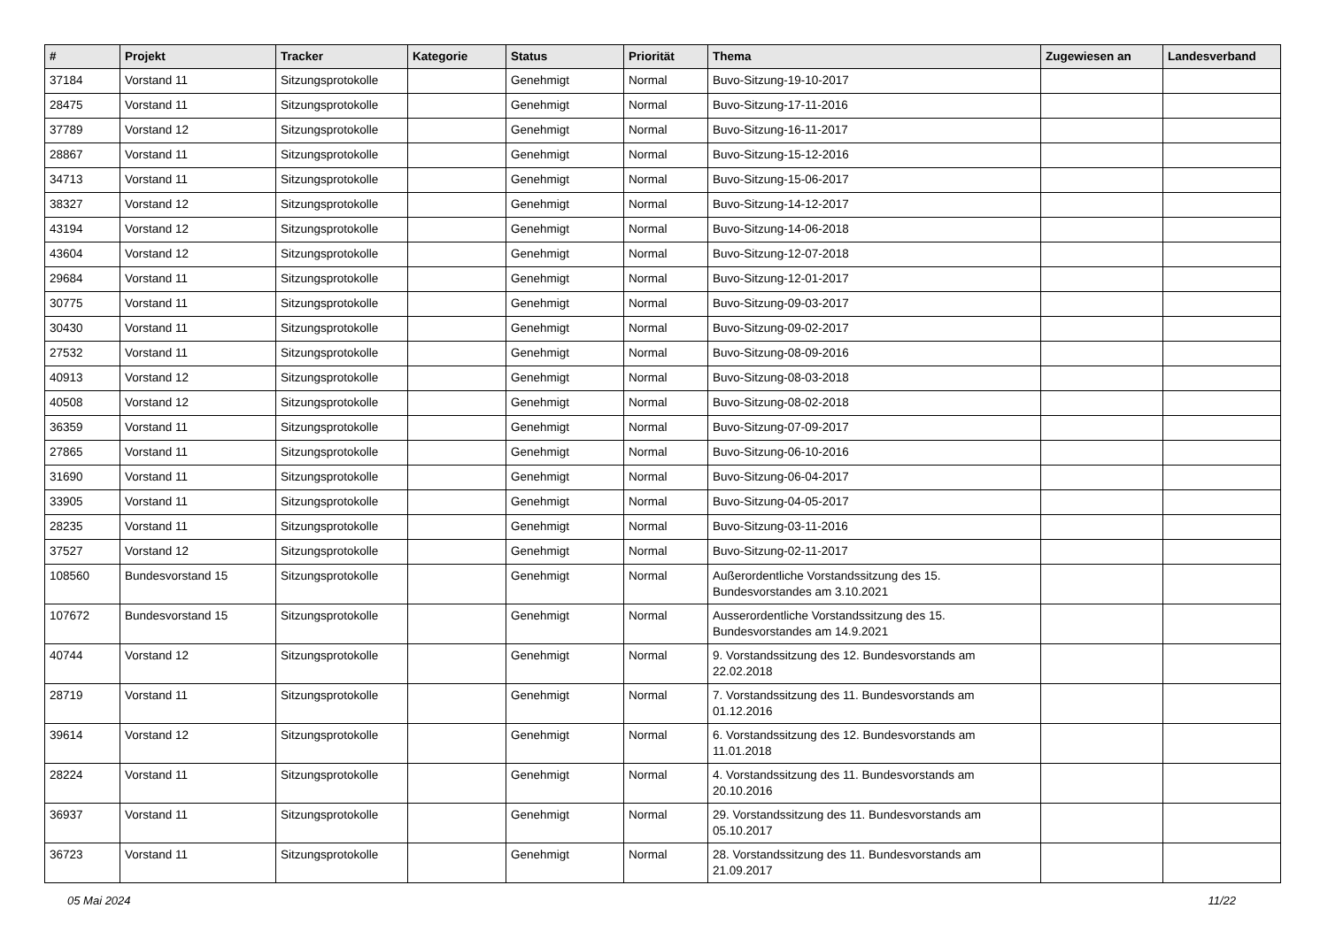| # | Projekt | Tracker | Kategorie | Status | Priorität | Thema | Zugewiesen an | Landesverband |
| --- | --- | --- | --- | --- | --- | --- | --- | --- |
| 37184 | Vorstand 11 | Sitzungsprotokolle | | Genehmigt | Normal | Buvo-Sitzung-19-10-2017 | | |
| 28475 | Vorstand 11 | Sitzungsprotokolle | | Genehmigt | Normal | Buvo-Sitzung-17-11-2016 | | |
| 37789 | Vorstand 12 | Sitzungsprotokolle | | Genehmigt | Normal | Buvo-Sitzung-16-11-2017 | | |
| 28867 | Vorstand 11 | Sitzungsprotokolle | | Genehmigt | Normal | Buvo-Sitzung-15-12-2016 | | |
| 34713 | Vorstand 11 | Sitzungsprotokolle | | Genehmigt | Normal | Buvo-Sitzung-15-06-2017 | | |
| 38327 | Vorstand 12 | Sitzungsprotokolle | | Genehmigt | Normal | Buvo-Sitzung-14-12-2017 | | |
| 43194 | Vorstand 12 | Sitzungsprotokolle | | Genehmigt | Normal | Buvo-Sitzung-14-06-2018 | | |
| 43604 | Vorstand 12 | Sitzungsprotokolle | | Genehmigt | Normal | Buvo-Sitzung-12-07-2018 | | |
| 29684 | Vorstand 11 | Sitzungsprotokolle | | Genehmigt | Normal | Buvo-Sitzung-12-01-2017 | | |
| 30775 | Vorstand 11 | Sitzungsprotokolle | | Genehmigt | Normal | Buvo-Sitzung-09-03-2017 | | |
| 30430 | Vorstand 11 | Sitzungsprotokolle | | Genehmigt | Normal | Buvo-Sitzung-09-02-2017 | | |
| 27532 | Vorstand 11 | Sitzungsprotokolle | | Genehmigt | Normal | Buvo-Sitzung-08-09-2016 | | |
| 40913 | Vorstand 12 | Sitzungsprotokolle | | Genehmigt | Normal | Buvo-Sitzung-08-03-2018 | | |
| 40508 | Vorstand 12 | Sitzungsprotokolle | | Genehmigt | Normal | Buvo-Sitzung-08-02-2018 | | |
| 36359 | Vorstand 11 | Sitzungsprotokolle | | Genehmigt | Normal | Buvo-Sitzung-07-09-2017 | | |
| 27865 | Vorstand 11 | Sitzungsprotokolle | | Genehmigt | Normal | Buvo-Sitzung-06-10-2016 | | |
| 31690 | Vorstand 11 | Sitzungsprotokolle | | Genehmigt | Normal | Buvo-Sitzung-06-04-2017 | | |
| 33905 | Vorstand 11 | Sitzungsprotokolle | | Genehmigt | Normal | Buvo-Sitzung-04-05-2017 | | |
| 28235 | Vorstand 11 | Sitzungsprotokolle | | Genehmigt | Normal | Buvo-Sitzung-03-11-2016 | | |
| 37527 | Vorstand 12 | Sitzungsprotokolle | | Genehmigt | Normal | Buvo-Sitzung-02-11-2017 | | |
| 108560 | Bundesvorstand 15 | Sitzungsprotokolle | | Genehmigt | Normal | Außerordentliche Vorstandssitzung des 15. Bundesvorstandes am 3.10.2021 | | |
| 107672 | Bundesvorstand 15 | Sitzungsprotokolle | | Genehmigt | Normal | Ausserordentliche Vorstandssitzung des 15. Bundesvorstandes am 14.9.2021 | | |
| 40744 | Vorstand 12 | Sitzungsprotokolle | | Genehmigt | Normal | 9. Vorstandssitzung des 12. Bundesvorstands am 22.02.2018 | | |
| 28719 | Vorstand 11 | Sitzungsprotokolle | | Genehmigt | Normal | 7. Vorstandssitzung des 11. Bundesvorstands am 01.12.2016 | | |
| 39614 | Vorstand 12 | Sitzungsprotokolle | | Genehmigt | Normal | 6. Vorstandssitzung des 12. Bundesvorstands am 11.01.2018 | | |
| 28224 | Vorstand 11 | Sitzungsprotokolle | | Genehmigt | Normal | 4. Vorstandssitzung des 11. Bundesvorstands am 20.10.2016 | | |
| 36937 | Vorstand 11 | Sitzungsprotokolle | | Genehmigt | Normal | 29. Vorstandssitzung des 11. Bundesvorstands am 05.10.2017 | | |
| 36723 | Vorstand 11 | Sitzungsprotokolle | | Genehmigt | Normal | 28. Vorstandssitzung des 11. Bundesvorstands am 21.09.2017 | | |
05 Mai 2024 11/22